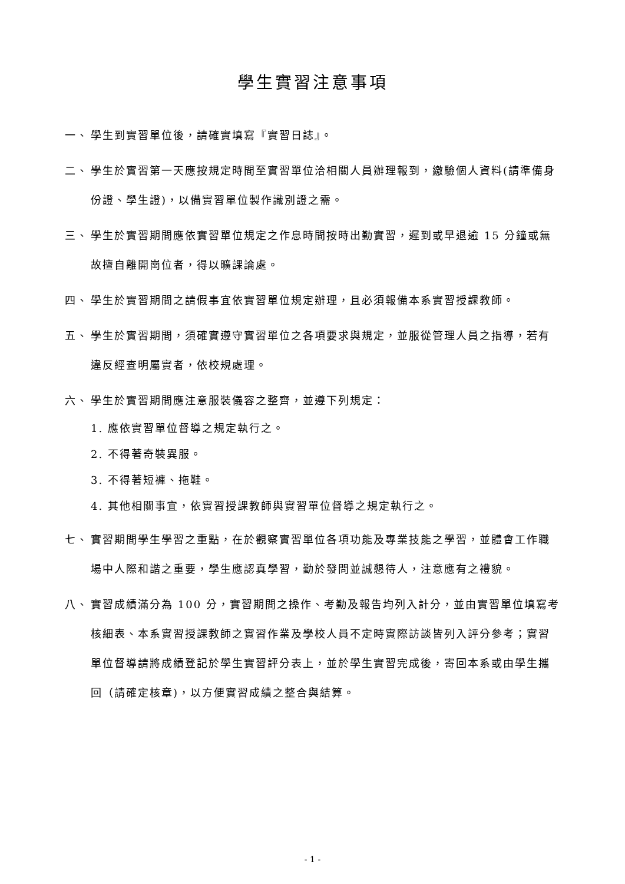學生實習注意事項
一、 學生到實習單位後，請確實填寫『實習日誌』。
二、 學生於實習第一天應按規定時間至實習單位洽相關人員辦理報到，繳驗個人資料(請準備身份證、學生證)，以備實習單位製作識別證之需。
三、 學生於實習期間應依實習單位規定之作息時間按時出勤實習，遲到或早退逾 15 分鐘或無故擅自離開崗位者，得以曠課論處。
四、 學生於實習期間之請假事宜依實習單位規定辦理，且必須報備本系實習授課教師。
五、 學生於實習期間，須確實遵守實習單位之各項要求與規定，並服從管理人員之指導，若有違反經查明屬實者，依校規處理。
六、 學生於實習期間應注意服裝儀容之整齊，並遵下列規定：
1. 應依實習單位督導之規定執行之。
2. 不得著奇裝異服。
3. 不得著短褲、拖鞋。
4. 其他相關事宜，依實習授課教師與實習單位督導之規定執行之。
七、 實習期間學生學習之重點，在於觀察實習單位各項功能及專業技能之學習，並體會工作職場中人際和諧之重要，學生應認真學習，勤於發問並誠懇待人，注意應有之禮貌。
八、 實習成績滿分為 100 分，實習期間之操作、考勤及報告均列入計分，並由實習單位填寫考核細表、本系實習授課教師之實習作業及學校人員不定時實際訪談皆列入評分參考；實習單位督導請將成績登記於學生實習評分表上，並於學生實習完成後，寄回本系或由學生攜回（請確定核章)，以方便實習成績之整合與結算。
- 1 -